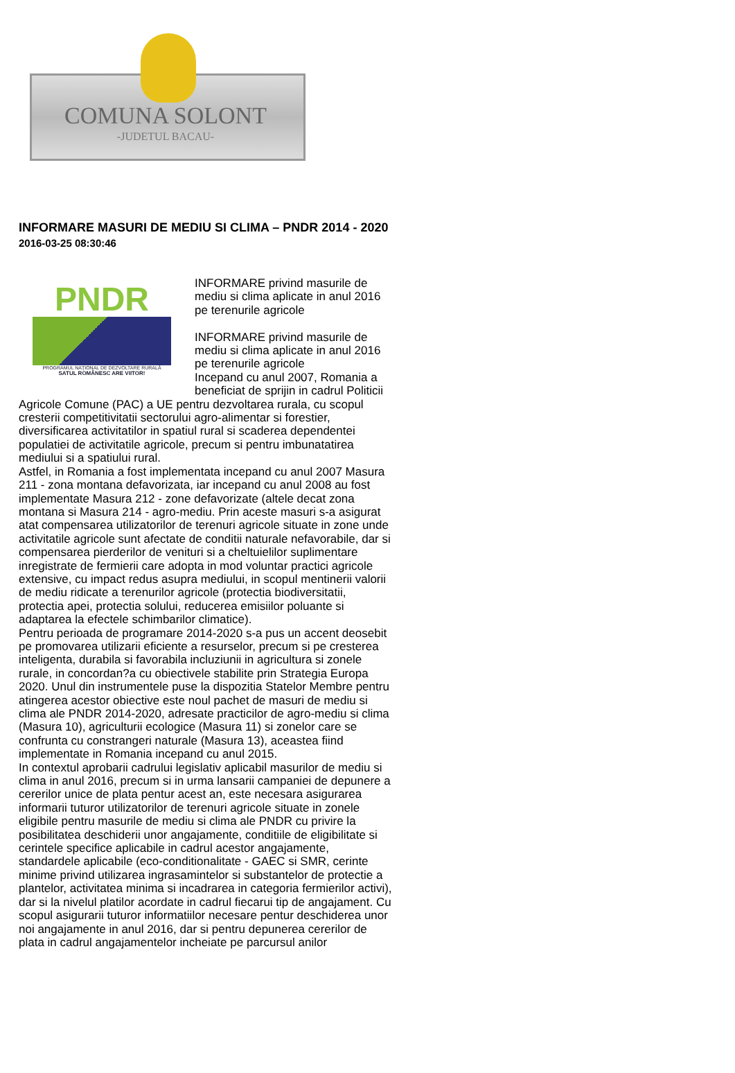COMUNA SOLONT
-JUDETUL BACAU-
INFORMARE MASURI DE MEDIU SI CLIMA – PNDR 2014 - 2020
2016-03-25 08:30:46
PNDR
PROGRAMUL NAȚIONAL DE DEZVOLTARE RURALĂ
SATUL ROMÂNESC ARE VIITOR!
INFORMARE privind masurile de mediu si clima aplicate in anul 2016 pe terenurile agricole
INFORMARE privind masurile de mediu si clima aplicate in anul 2016 pe terenurile agricole
Incepand cu anul 2007, Romania a beneficiat de sprijin in cadrul Politicii Agricole Comune (PAC) a UE pentru dezvoltarea rurala, cu scopul cresterii competitivitatii sectorului agro-alimentar si forestier, diversificarea activitatilor in spatiul rural si scaderea dependentei populatiei de activitatile agricole, precum si pentru imbunatatirea mediului si a spatiului rural.
Astfel, in Romania a fost implementata incepand cu anul 2007 Masura 211 - zona montana defavorizata, iar incepand cu anul 2008 au fost implementate Masura 212 - zone defavorizate (altele decat zona montana si Masura 214 - agro-mediu. Prin aceste masuri s-a asigurat atat compensarea utilizatorilor de terenuri agricole situate in zone unde activitatile agricole sunt afectate de conditii naturale nefavorabile, dar si compensarea pierderilor de venituri si a cheltuielilor suplimentare inregistrate de fermierii care adopta in mod voluntar practici agricole extensive, cu impact redus asupra mediului, in scopul mentinerii valorii de mediu ridicate a terenurilor agricole (protectia biodiversitatii, protectia apei, protectia solului, reducerea emisiilor poluante si adaptarea la efectele schimbarilor climatice).
Pentru perioada de programare 2014-2020 s-a pus un accent deosebit pe promovarea utilizarii eficiente a resurselor, precum si pe cresterea inteligenta, durabila si favorabila incluziunii in agricultura si zonele rurale, in concordan?a cu obiectivele stabilite prin Strategia Europa 2020. Unul din instrumentele puse la dispozitia Statelor Membre pentru atingerea acestor obiective este noul pachet de masuri de mediu si clima ale PNDR 2014-2020, adresate practicilor de agro-mediu si clima (Masura 10), agriculturii ecologice (Masura 11) si zonelor care se confrunta cu constrangeri naturale (Masura 13), aceastea fiind implementate in Romania incepand cu anul 2015.
In contextul aprobarii cadrului legislativ aplicabil masurilor de mediu si clima in anul 2016, precum si in urma lansarii campaniei de depunere a cererilor unice de plata pentur acest an, este necesara asigurarea informarii tuturor utilizatorilor de terenuri agricole situate in zonele eligibile pentru masurile de mediu si clima ale PNDR cu privire la posibilitatea deschiderii unor angajamente, conditiile de eligibilitate si cerintele specifice aplicabile in cadrul acestor angajamente, standardele aplicabile (eco-conditionalitate - GAEC si SMR, cerinte minime privind utilizarea ingrasamintelor si substantelor de protectie a plantelor, activitatea minima si incadrarea in categoria fermierilor activi), dar si la nivelul platilor acordate in cadrul fiecarui tip de angajament. Cu scopul asigurarii tuturor informatiilor necesare pentur deschiderea unor noi angajamente in anul 2016, dar si pentru depunerea cererilor de plata in cadrul angajamentelor incheiate pe parcursul anilor